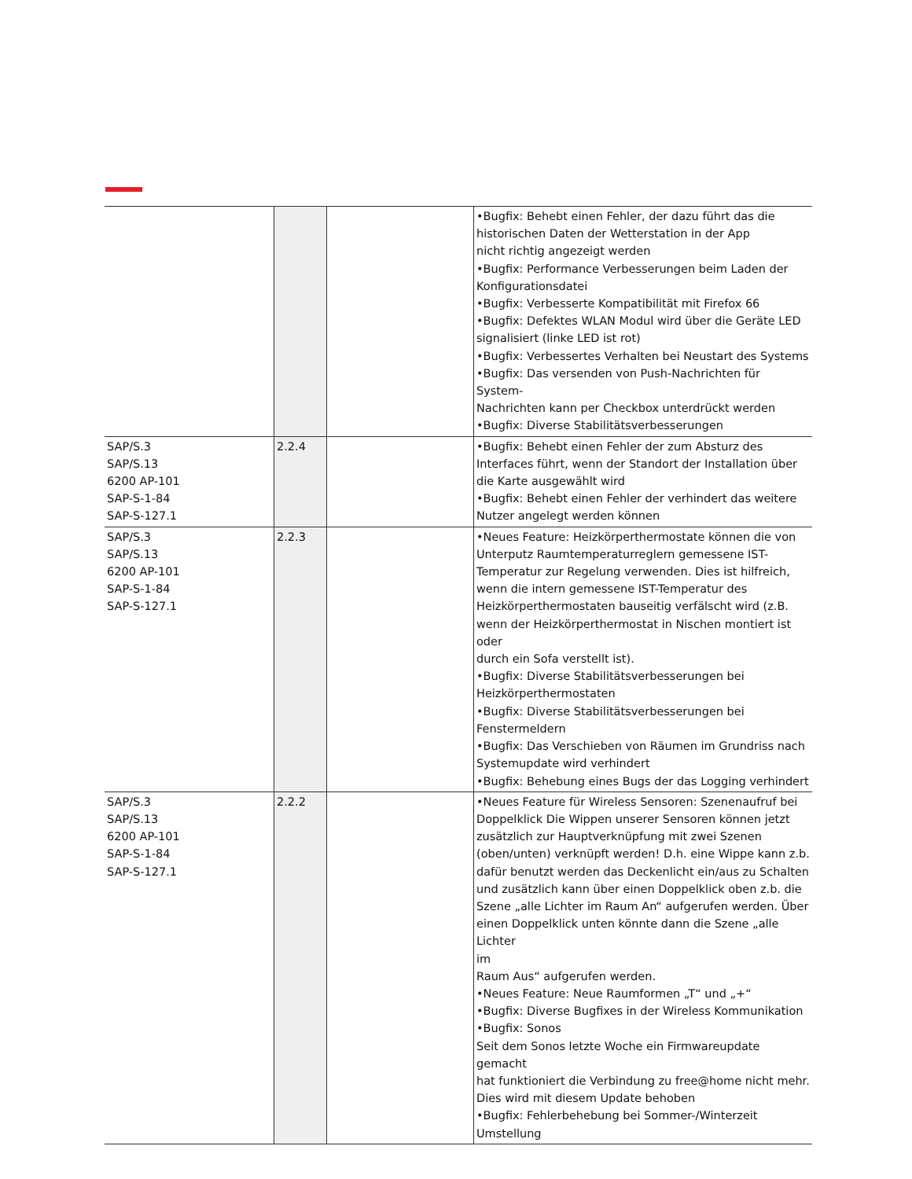| | | | •Bugfix: Behebt einen Fehler, der dazu führt das die historischen Daten der Wetterstation in der App nicht richtig angezeigt werden •Bugfix: Performance Verbesserungen beim Laden der Konfigurationsdatei •Bugfix: Verbesserte Kompatibilität mit Firefox 66 •Bugfix: Defektes WLAN Modul wird über die Geräte LED signalisiert (linke LED ist rot) •Bugfix: Verbessertes Verhalten bei Neustart des Systems •Bugfix: Das versenden von Push-Nachrichten für System- Nachrichten kann per Checkbox unterdrückt werden •Bugfix: Diverse Stabilitätsverbesserungen |
| SAP/S.3 SAP/S.13 6200 AP-101 SAP-S-1-84 SAP-S-127.1 | 2.2.4 | | •Bugfix: Behebt einen Fehler der zum Absturz des Interfaces führt, wenn der Standort der Installation über die Karte ausgewählt wird •Bugfix: Behebt einen Fehler der verhindert das weitere Nutzer angelegt werden können |
| SAP/S.3 SAP/S.13 6200 AP-101 SAP-S-1-84 SAP-S-127.1 | 2.2.3 | | •Neues Feature: Heizkörperthermostate können die von Unterputz Raumtemperaturreglern gemessene IST- Temperatur zur Regelung verwenden. Dies ist hilfreich, wenn die intern gemessene IST-Temperatur des Heizkörperthermostaten bauseitig verfälscht wird (z.B. wenn der Heizkörperthermostat in Nischen montiert ist oder durch ein Sofa verstellt ist). •Bugfix: Diverse Stabilitätsverbesserungen bei Heizkörperthermostaten •Bugfix: Diverse Stabilitätsverbesserungen bei Fenstermeldern •Bugfix: Das Verschieben von Räumen im Grundriss nach Systemupdate wird verhindert •Bugfix: Behebung eines Bugs der das Logging verhindert |
| SAP/S.3 SAP/S.13 6200 AP-101 SAP-S-1-84 SAP-S-127.1 | 2.2.2 | | •Neues Feature für Wireless Sensoren: Szenenaufruf bei Doppelklick Die Wippen unserer Sensoren können jetzt zusätzlich zur Hauptverknüpfung mit zwei Szenen (oben/unten) verknüpft werden! D.h. eine Wippe kann z.b. dafür benutzt werden das Deckenlicht ein/aus zu Schalten und zusätzlich kann über einen Doppelklick oben z.b. die Szene „alle Lichter im Raum An“ aufgerufen werden. Über einen Doppelklick unten könnte dann die Szene „alle Lichter im Raum Aus“ aufgerufen werden. •Neues Feature: Neue Raumformen „T“ und „+“ •Bugfix: Diverse Bugfixes in der Wireless Kommunikation •Bugfix: Sonos Seit dem Sonos letzte Woche ein Firmwareupdate gemacht hat funktioniert die Verbindung zu free@home nicht mehr. Dies wird mit diesem Update behoben •Bugfix: Fehlerbehebung bei Sommer-/Winterzeit Umstellung |